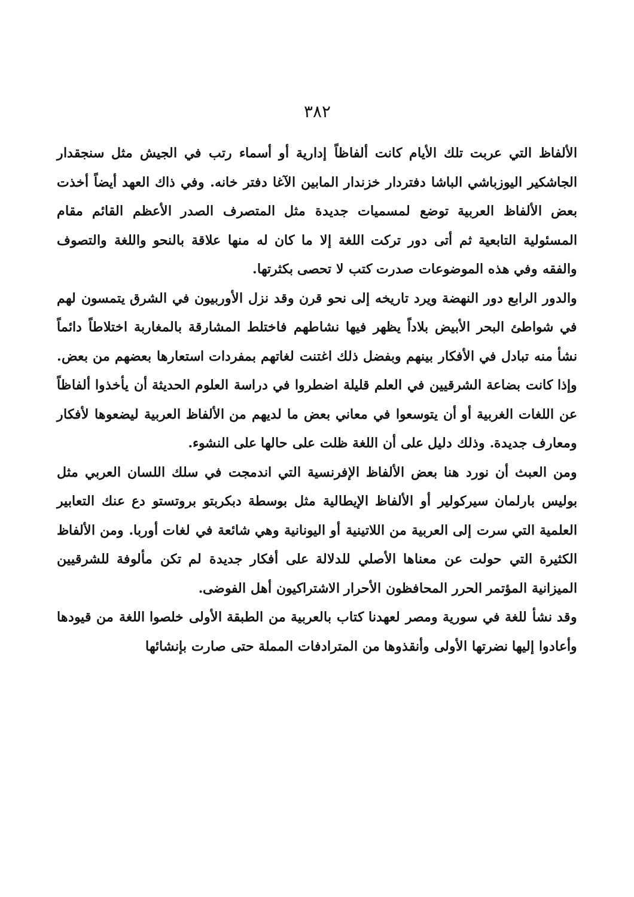٣٨٢
الألفاظ التي عربت تلك الأيام كانت ألفاظاً إدارية أو أسماء رتب في الجيش مثل سنجقدار الجاشكير اليوزباشي الباشا دفتردار خزندار المابين الآغا دفتر خانه. وفي ذاك العهد أيضاً أخذت بعض الألفاظ العربية توضع لمسميات جديدة مثل المتصرف الصدر الأعظم القائم مقام المسئولية التابعية ثم أتى دور تركت اللغة إلا ما كان له منها علاقة بالنحو واللغة والتصوف والفقه وفي هذه الموضوعات صدرت كتب لا تحصى بكثرتها.
والدور الرابع دور النهضة ويرد تاريخه إلى نحو قرن وقد نزل الأوربيون في الشرق يتمسون لهم في شواطئ البحر الأبيض بلاداً يظهر فيها نشاطهم فاختلط المشارقة بالمغاربة اختلاطاً دائماً نشأ منه تبادل في الأفكار بينهم وبفضل ذلك اغتنت لغاتهم بمفردات استعارها بعضهم من بعض. وإذا كانت بضاعة الشرقيين في العلم قليلة اضطروا في دراسة العلوم الحديثة أن يأخذوا ألفاظاً عن اللغات الغربية أو أن يتوسعوا في معاني بعض ما لديهم من الألفاظ العربية ليضعوها لأفكار ومعارف جديدة. وذلك دليل على أن اللغة ظلت على حالها على النشوء.
ومن العبث أن نورد هنا بعض الألفاظ الإفرنسية التي اندمجت في سلك اللسان العربي مثل بوليس بارلمان سيركولير أو الألفاظ الإيطالية مثل بوسطة دبكربتو بروتستو دع عنك التعابير العلمية التي سرت إلى العربية من اللاتينية أو اليونانية وهي شائعة في لغات أوربا. ومن الألفاظ الكثيرة التي حولت عن معناها الأصلي للدلالة على أفكار جديدة لم تكن مألوفة للشرقيين الميزانية المؤتمر الحرر المحافظون الأحرار الاشتراكيون أهل الفوضى.
وقد نشأ للغة في سورية ومصر لعهدنا كتاب بالعربية من الطبقة الأولى خلصوا اللغة من قيودها وأعادوا إليها نضرتها الأولى وأنقذوها من المترادفات المملة حتى صارت بإنشائها